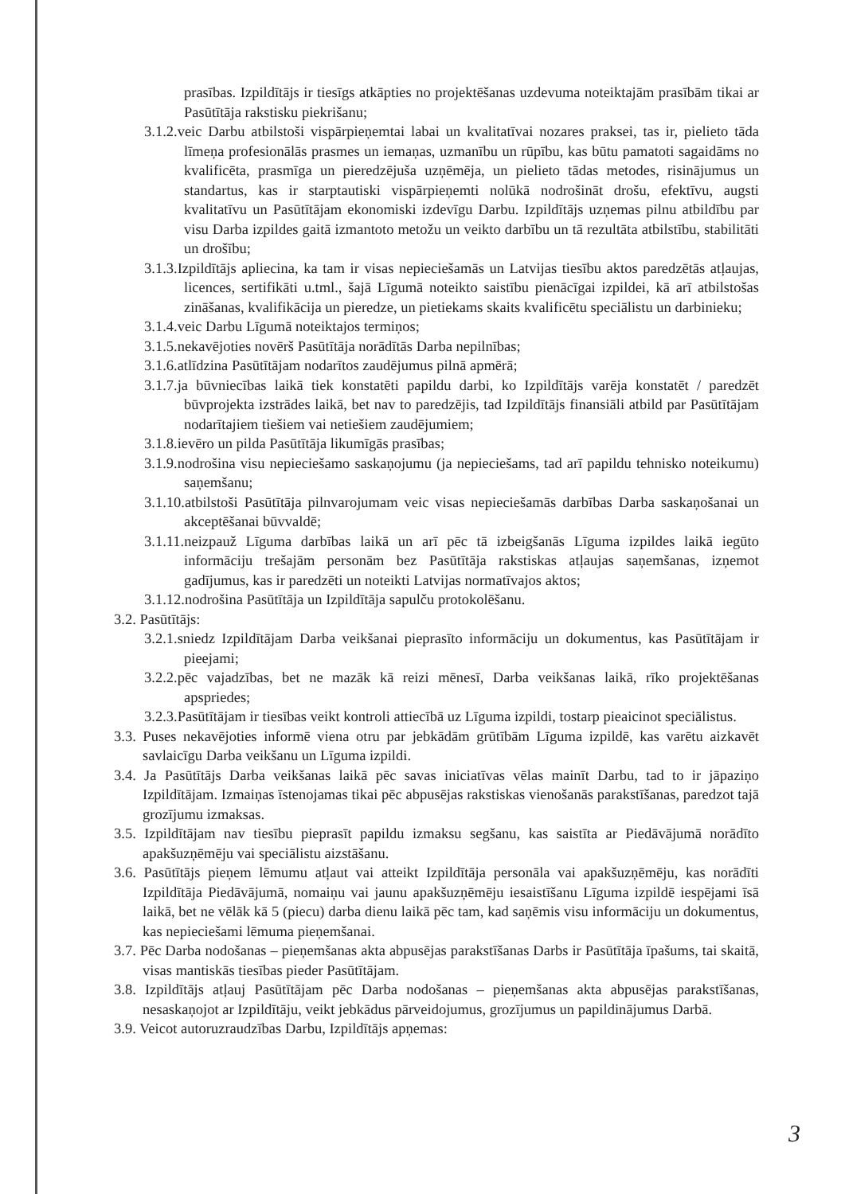prasības. Izpildītājs ir tiesīgs atkāpties no projektēšanas uzdevuma noteiktajām prasībām tikai ar Pasūtītāja rakstisku piekrišanu;
3.1.2.veic Darbu atbilstoši vispārpieņemtai labai un kvalitatīvai nozares praksei, tas ir, pielieto tāda līmeņa profesionālās prasmes un iemaņas, uzmanību un rūpību, kas būtu pamatoti sagaidāms no kvalificēta, prasmīga un pieredzējuša uzņēmēja, un pielieto tādas metodes, risinājumus un standartus, kas ir starptautiski vispārpieņemti nolūkā nodrošināt drošu, efektīvu, augsti kvalitatīvu un Pasūtītājam ekonomiski izdevīgu Darbu. Izpildītājs uzņemas pilnu atbildību par visu Darba izpildes gaitā izmantoto metožu un veikto darbību un tā rezultāta atbilstību, stabilitāti un drošību;
3.1.3.Izpildītājs apliecina, ka tam ir visas nepieciešamās un Latvijas tiesību aktos paredzētās atļaujas, licences, sertifikāti u.tml., šajā Līgumā noteikto saistību pienācīgai izpildei, kā arī atbilstošas zināšanas, kvalifikācija un pieredze, un pietiekams skaits kvalificētu speciālistu un darbinieku;
3.1.4.veic Darbu Līgumā noteiktajos termiņos;
3.1.5.nekavējoties novērš Pasūtītāja norādītās Darba nepilnības;
3.1.6.atlīdzina Pasūtītājam nodarītos zaudējumus pilnā apmērā;
3.1.7.ja būvniecības laikā tiek konstatēti papildu darbi, ko Izpildītājs varēja konstatēt / paredzēt būvprojekta izstrādes laikā, bet nav to paredzējis, tad Izpildītājs finansiāli atbild par Pasūtītājam nodarītajiem tiešiem vai netiešiem zaudējumiem;
3.1.8.ievēro un pilda Pasūtītāja likumīgās prasības;
3.1.9.nodrošina visu nepieciešamo saskaņojumu (ja nepieciešams, tad arī papildu tehnisko noteikumu) saņemšanu;
3.1.10.atbilstoši Pasūtītāja pilnvarojumam veic visas nepieciešamās darbības Darba saskaņošanai un akceptēšanai būvvaldē;
3.1.11.neizpauž Līguma darbības laikā un arī pēc tā izbeigšanās Līguma izpildes laikā iegūto informāciju trešajām personām bez Pasūtītāja rakstiskas atļaujas saņemšanas, izņemot gadījumus, kas ir paredzēti un noteikti Latvijas normatīvajos aktos;
3.1.12.nodrošina Pasūtītāja un Izpildītāja sapulču protokolēšanu.
3.2. Pasūtītājs:
3.2.1.sniedz Izpildītājam Darba veikšanai pieprasīto informāciju un dokumentus, kas Pasūtītājam ir pieejami;
3.2.2.pēc vajadzības, bet ne mazāk kā reizi mēnesī, Darba veikšanas laikā, rīko projektēšanas apspriedes;
3.2.3.Pasūtītājam ir tiesības veikt kontroli attiecībā uz Līguma izpildi, tostarp pieaicinot speciālistus.
3.3. Puses nekavējoties informē viena otru par jebkādām grūtībām Līguma izpildē, kas varētu aizkavēt savlaicīgu Darba veikšanu un Līguma izpildi.
3.4. Ja Pasūtītājs Darba veikšanas laikā pēc savas iniciatīvas vēlas mainīt Darbu, tad to ir jāpaziņo Izpildītājam. Izmaiņas īstenojamas tikai pēc abpusējas rakstiskas vienošanās parakstīšanas, paredzot tajā grozījumu izmaksas.
3.5. Izpildītājam nav tiesību pieprasīt papildu izmaksu segšanu, kas saistīta ar Piedāvājumā norādīto apakšuzņēmēju vai speciālistu aizstāšanu.
3.6. Pasūtītājs pieņem lēmumu atļaut vai atteikt Izpildītāja personāla vai apakšuzņēmēju, kas norādīti Izpildītāja Piedāvājumā, nomaiņu vai jaunu apakšuzņēmēju iesaistīšanu Līguma izpildē iespējami īsā laikā, bet ne vēlāk kā 5 (piecu) darba dienu laikā pēc tam, kad saņēmis visu informāciju un dokumentus, kas nepieciešami lēmuma pieņemšanai.
3.7. Pēc Darba nodošanas – pieņemšanas akta abpusējas parakstīšanas Darbs ir Pasūtītāja īpašums, tai skaitā, visas mantiskās tiesības pieder Pasūtītājam.
3.8. Izpildītājs atļauj Pasūtītājam pēc Darba nodošanas – pieņemšanas akta abpusējas parakstīšanas, nesaskaņojot ar Izpildītāju, veikt jebkādus pārveidojumus, grozījumus un papildinājumus Darbā.
3.9. Veicot autoruzraudzības Darbu, Izpildītājs apņemas:
3